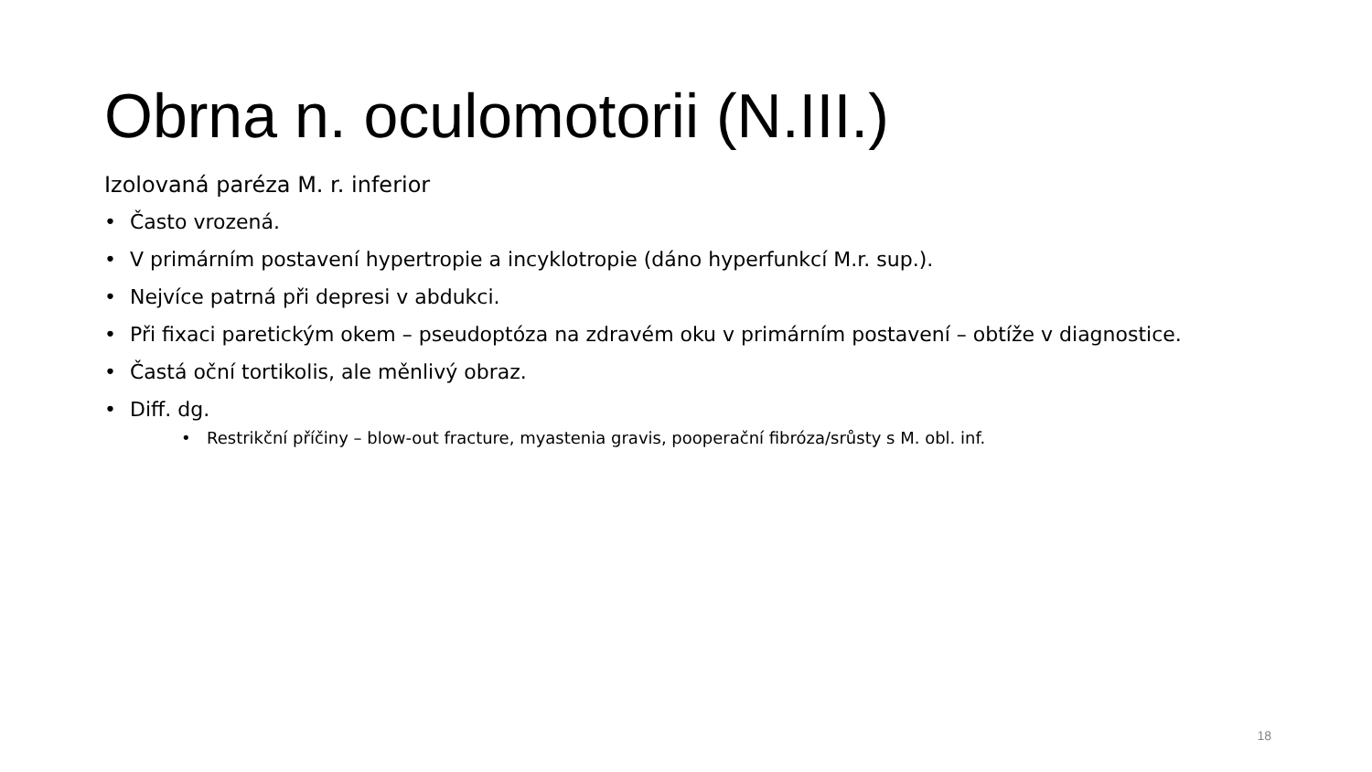Obrna n. oculomotorii (N.III.)
Izolovaná paréza M. r. inferior
• Často vrozená.
• V primárním postavení hypertropie a incyklotropie (dáno hyperfunkcí M.r. sup.).
• Nejvíce patrná při depresi v abdukci.
• Při fixaci paretickým okem – pseudoptóza na zdravém oku v primárním postavení – obtíže v diagnostice.
• Častá oční tortikolis, ale měnlivý obraz.
• Diff. dg.
• Restrikční příčiny – blow-out fracture, myastenia gravis, pooperační fibróza/srůsty s M. obl. inf.
18